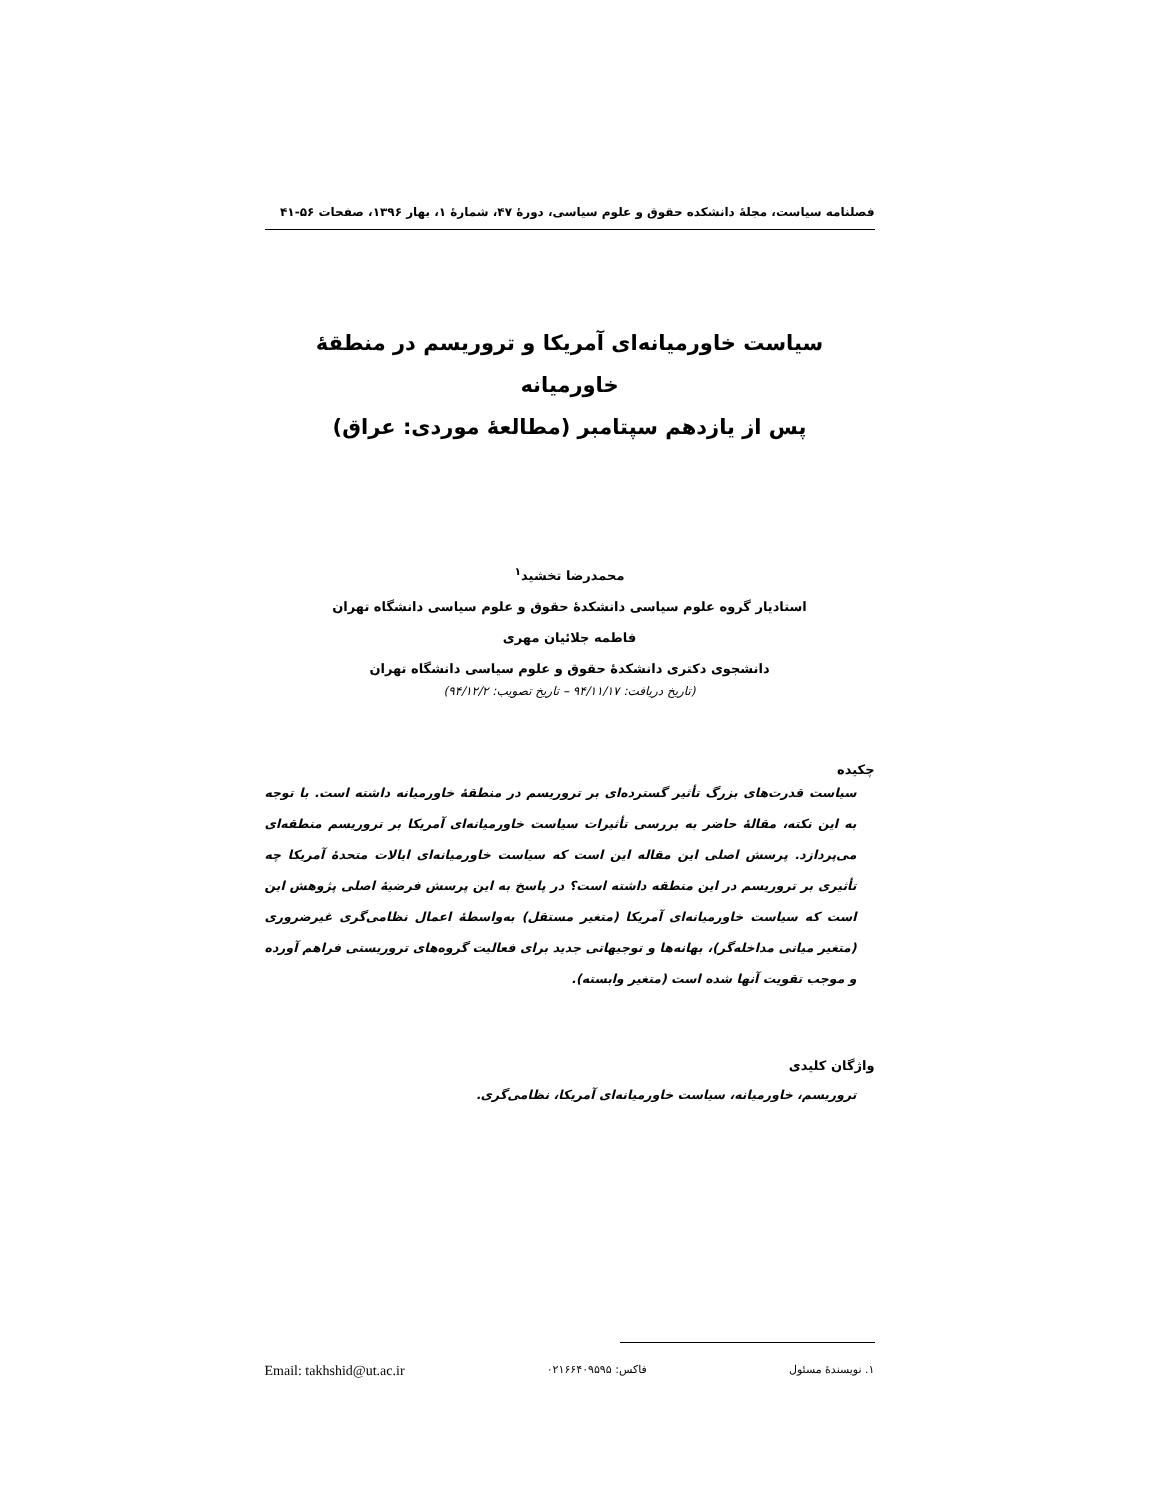فصلنامه سیاست، مجلهٔ دانشکده حقوق و علوم سیاسی، دورهٔ ۴۷، شمارهٔ ۱، بهار ۱۳۹۶، صفحات ۵۶-۴۱
سیاست خاورمیانه‌ای آمریکا و تروریسم در منطقهٔ خاورمیانه
پس از یازدهم سپتامبر (مطالعهٔ موردی: عراق)
محمدرضا تخشید<sup>۱</sup>
استادیار گروه علوم سیاسی دانشکدهٔ حقوق و علوم سیاسی دانشگاه تهران
فاطمه جلائیان مهری
دانشجوی دکتری دانشکدهٔ حقوق و علوم سیاسی دانشگاه تهران
(تاریخ دریافت: ۹۴/۱۱/۱۷ – تاریخ تصویب: ۹۴/۱۲/۲)
چکیده
سیاست قدرت‌های بزرگ تأثیر گسترده‌ای بر تروریسم در منطقهٔ خاورمیانه داشته است. با توجه به این نکته، مقالهٔ حاضر به بررسی تأثیرات سیاست خاورمیانه‌ای آمریکا بر تروریسم منطقه‌ای می‌پردازد. پرسش اصلی این مقاله این است که سیاست خاورمیانه‌ای ایالات متحدهٔ آمریکا چه تأثیری بر تروریسم در این منطقه داشته است؟ در پاسخ به این پرسش فرضیهٔ اصلی پژوهش این است که سیاست خاورمیانه‌ای آمریکا (متغیر مستقل) به‌واسطهٔ اعمال نظامی‌گری غیرضروری (متغیر میانی مداخله‌گر)، بهانه‌ها و توجیهاتی جدید برای فعالیت گروه‌های تروریستی فراهم آورده و موجب تقویت آنها شده است (متغیر وابسته).
واژگان کلیدی
تروریسم، خاورمیانه، سیاست خاورمیانه‌ای آمریکا، نظامی‌گری.
۱. نویسندهٔ مسئول فاکس: ۰۲۱۶۶۴۰۹۵۹۵ Email: takhshid@ut.ac.ir